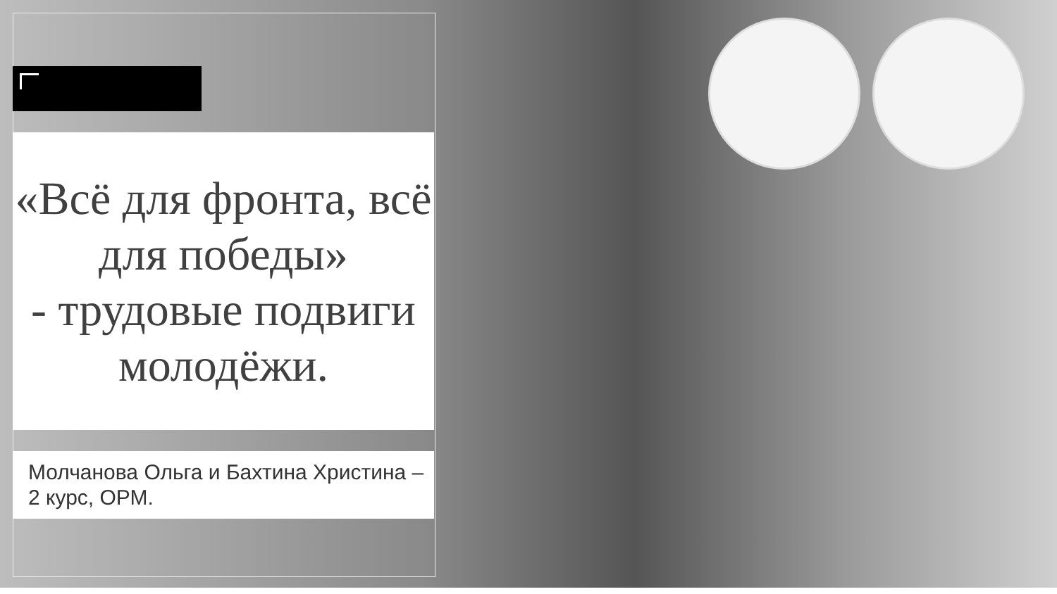«Всё для фронта, всё для победы»
- трудовые подвиги молодёжи.
Молчанова Ольга и Бахтина Христина – 2 курс, ОРМ.